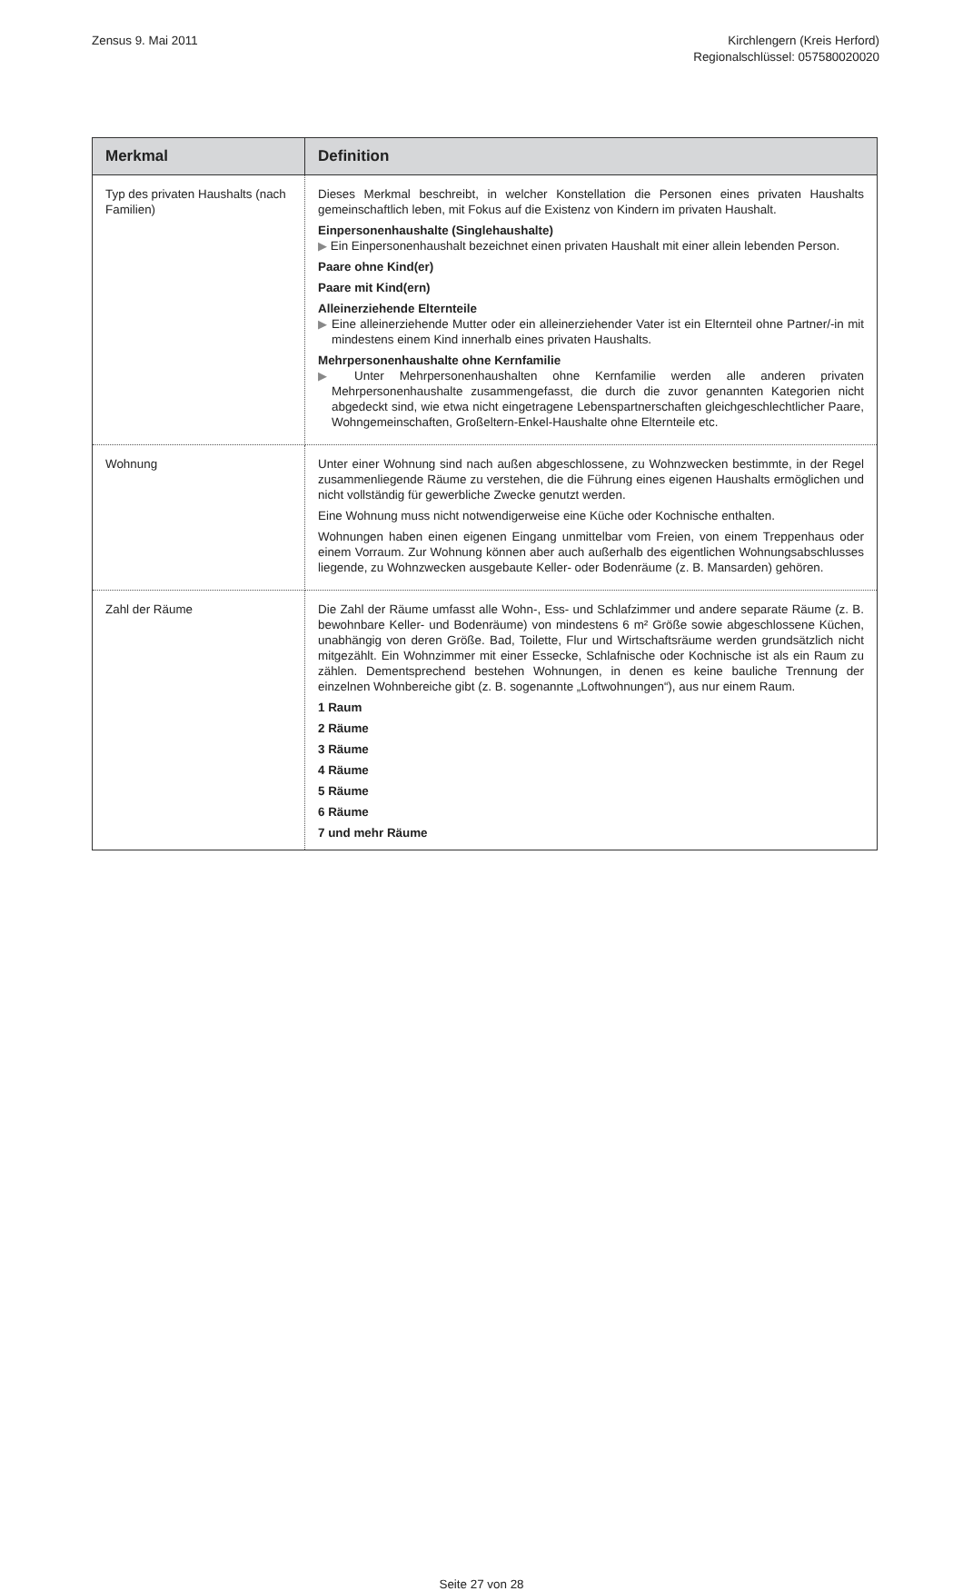Zensus 9. Mai 2011 Kirchlengern (Kreis Herford)
Regionalschlüssel: 057580020020
| Merkmal | Definition |
| --- | --- |
| Typ des privaten Haushalts (nach Familien) | Dieses Merkmal beschreibt, in welcher Konstellation die Personen eines privaten Haushalts gemeinschaftlich leben, mit Fokus auf die Existenz von Kindern im privaten Haushalt. Einpersonenhaushalte (Singlehaushalte) ▶ Ein Einpersonenhaushalt bezeichnet einen privaten Haushalt mit einer allein lebenden Person. Paare ohne Kind(er) Paare mit Kind(ern) Alleinerziehende Elternteile ▶ Eine alleinerziehende Mutter oder ein alleinerziehender Vater ist ein Elternteil ohne Partner/-in mit mindestens einem Kind innerhalb eines privaten Haushalts. Mehrpersonenhaushalte ohne Kernfamilie ▶ Unter Mehrpersonenhaushalten ohne Kernfamilie werden alle anderen privaten Mehrpersonenhaushalte zusammengefasst, die durch die zuvor genannten Kategorien nicht abgedeckt sind, wie etwa nicht eingetragene Lebenspartnerschaften gleichgeschlechtlicher Paare, Wohngemeinschaften, Großeltern-Enkel-Haushalte ohne Elternteile etc. |
| Wohnung | Unter einer Wohnung sind nach außen abgeschlossene, zu Wohnzwecken bestimmte, in der Regel zusammenliegende Räume zu verstehen, die die Führung eines eigenen Haushalts ermöglichen und nicht vollständig für gewerbliche Zwecke genutzt werden. Eine Wohnung muss nicht notwendigerweise eine Küche oder Kochnische enthalten. Wohnungen haben einen eigenen Eingang unmittelbar vom Freien, von einem Treppenhaus oder einem Vorraum. Zur Wohnung können aber auch außerhalb des eigentlichen Wohnungsabschlusses liegende, zu Wohnzwecken ausgebaute Keller- oder Bodenräume (z. B. Mansarden) gehören. |
| Zahl der Räume | Die Zahl der Räume umfasst alle Wohn-, Ess- und Schlafzimmer und andere separate Räume (z. B. bewohnbare Keller- und Bodenräume) von mindestens 6 m² Größe sowie abgeschlossene Küchen, unabhängig von deren Größe. Bad, Toilette, Flur und Wirtschaftsräume werden grundsätzlich nicht mitgezählt. Ein Wohnzimmer mit einer Essecke, Schlafnische oder Kochnische ist als ein Raum zu zählen. Dementsprechend bestehen Wohnungen, in denen es keine bauliche Trennung der einzelnen Wohnbereiche gibt (z. B. sogenannte „Loftwohnungen“), aus nur einem Raum. 1 Raum 2 Räume 3 Räume 4 Räume 5 Räume 6 Räume 7 und mehr Räume |
Seite 27 von 28